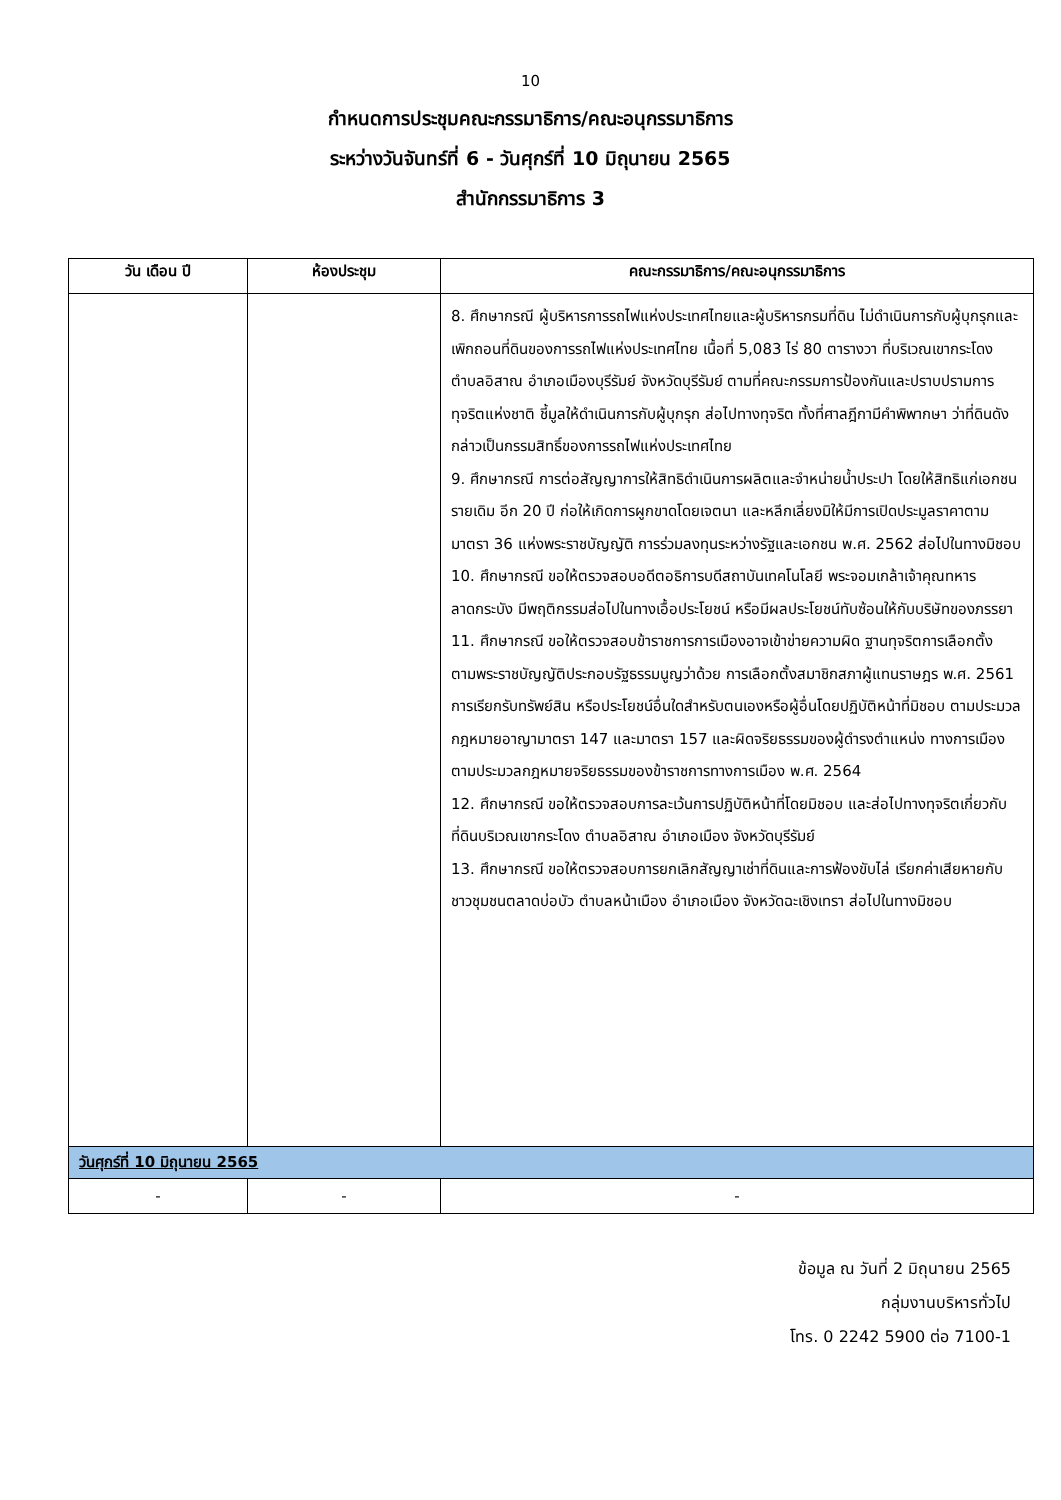10
กำหนดการประชุมคณะกรรมาธิการ/คณะอนุกรรมาธิการ
ระหว่างวันจันทร์ที่ 6 - วันศุกร์ที่ 10 มิถุนายน 2565
สำนักกรรมาธิการ 3
| วัน เดือน ปี | ห้องประชุม | คณะกรรมาธิการ/คณะอนุกรรมาธิการ |
| --- | --- | --- |
| | | 8. ศึกษากรณี ผู้บริหารการรถไฟแห่งประเทศไทยและผู้บริหารกรมที่ดิน ไม่ดำเนินการกับผู้บุกรุกและเพิกถอนที่ดินของการรถไฟแห่งประเทศไทย เนื้อที่ 5,083 ไร่ 80 ตารางวา ที่บริเวณเขากระโดง ตำบลอิสาณ อำเภอเมืองบุรีรัมย์ จังหวัดบุรีรัมย์ ตามที่คณะกรรมการป้องกันและปราบปรามการทุจริตแห่งชาติ ชี้มูลให้ดำเนินการกับผู้บุกรุก ส่อไปทางทุจริต ทั้งที่ศาลฎีกามีคำพิพากษา ว่าที่ดินดังกล่าวเป็นกรรมสิทธิ์ของการรถไฟแห่งประเทศไทย 9. ศึกษากรณี การต่อสัญญาการให้สิทธิดำเนินการผลิตและจำหน่ายน้ำประปา โดยให้สิทธิแก่เอกชนรายเดิม อีก 20 ปี ก่อให้เกิดการผูกขาดโดยเจตนา และหลีกเลี่ยงมิให้มีการเปิดประมูลราคาตามมาตรา 36 แห่งพระราชบัญญัติ การร่วมลงทุนระหว่างรัฐและเอกชน พ.ศ. 2562 ส่อไปในทางมิชอบ 10. ศึกษากรณี ขอให้ตรวจสอบอดีตอธิการบดีสถาบันเทคโนโลยี พระจอมเกล้าเจ้าคุณทหารลาดกระบัง มีพฤติกรรมส่อไปในทางเอื้อประโยชน์ หรือมีผลประโยชน์ทับซ้อนให้กับบริษัทของภรรยา 11. ศึกษากรณี ขอให้ตรวจสอบข้าราชการการเมืองอาจเข้าข่ายความผิด ฐานทุจริตการเลือกตั้งตามพระราชบัญญัติประกอบรัฐธรรมนูญว่าด้วย การเลือกตั้งสมาชิกสภาผู้แทนราษฎร พ.ศ. 2561 การเรียกรับทรัพย์สิน หรือประโยชน์อื่นใดสำหรับตนเองหรือผู้อื่นโดยปฏิบัติหน้าที่มิชอบ ตามประมวล กฎหมายอาญามาตรา 147 และมาตรา 157 และผิดจริยธรรมของผู้ดำรงตำแหน่ง ทางการเมือง ตามประมวลกฎหมายจริยธรรมของข้าราชการทางการเมือง พ.ศ. 2564 12. ศึกษากรณี ขอให้ตรวจสอบการละเว้นการปฏิบัติหน้าที่โดยมิชอบ และส่อไปทางทุจริตเกี่ยวกับที่ดินบริเวณเขากระโดง ตำบลอิสาณ อำเภอเมือง จังหวัดบุรีรัมย์ 13. ศึกษากรณี ขอให้ตรวจสอบการยกเลิกสัญญาเช่าที่ดินและการฟ้องขับไล่ เรียกค่าเสียหายกับชาวชุมชนตลาดบ่อบัว ตำบลหน้าเมือง อำเภอเมือง จังหวัดฉะเชิงเทรา ส่อไปในทางมิชอบ |
| วันศุกร์ที่ 10 มิถุนายน 2565 | | |
| - | - | - |
ข้อมูล ณ วันที่ 2 มิถุนายน 2565
กลุ่มงานบริหารทั่วไป
โทร. 0 2242 5900 ต่อ 7100-1